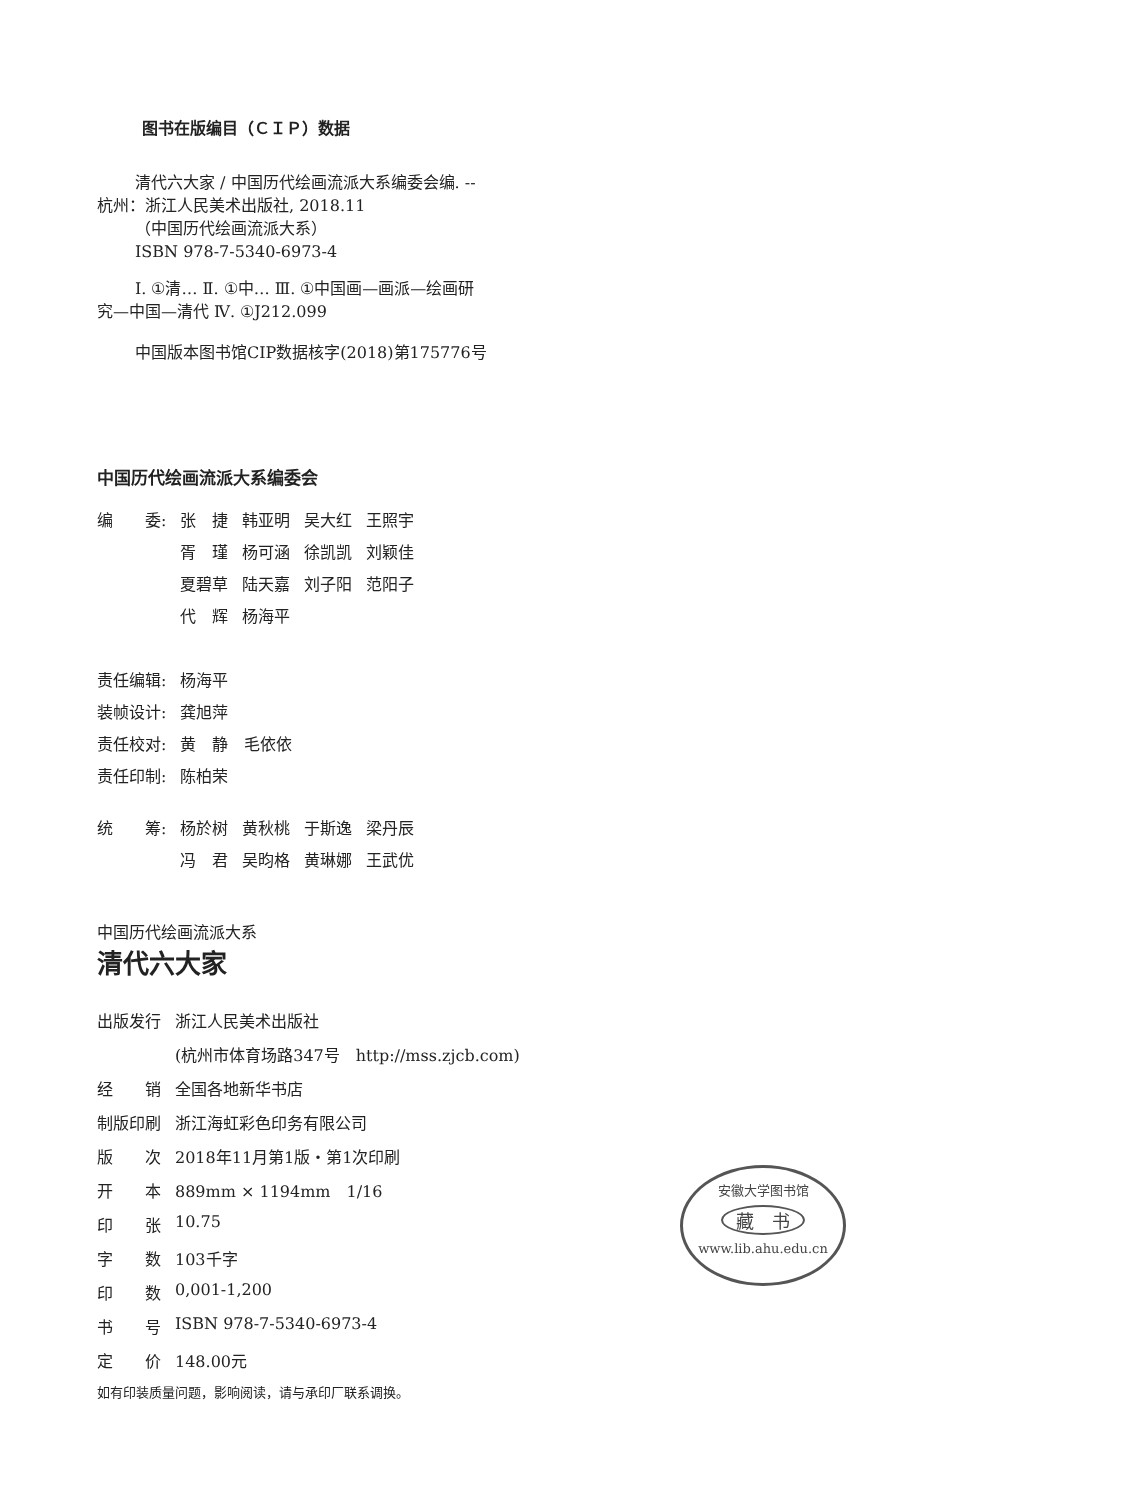图书在版编目（ＣＩＰ）数据
清代六大家 / 中国历代绘画流派大系编委会编. --
杭州：浙江人民美术出版社, 2018.11
（中国历代绘画流派大系）
ISBN 978-7-5340-6973-4
Ⅰ. ①清… Ⅱ. ①中… Ⅲ. ①中国画—画派—绘画研
究—中国—清代 Ⅳ. ①J212.099
中国版本图书馆CIP数据核字(2018)第175776号
中国历代绘画流派大系编委会
| 编 委: | 张 捷 | 韩亚明 | 吴大红 | 王照宇 |
| | 胥 瑾 | 杨可涵 | 徐凯凯 | 刘颖佳 |
| | 夏碧草 | 陆天嘉 | 刘子阳 | 范阳子 |
| | 代 辉 | 杨海平 | | |
| 责任编辑: | 杨海平 |
| 装帧设计: | 龚旭萍 |
| 责任校对: | 黄 静 毛依依 |
| 责任印制: | 陈柏荣 |
| 统 筹: | 杨於树 | 黄秋桃 | 于斯逸 | 梁丹辰 |
| | 冯 君 | 吴昀格 | 黄琳娜 | 王武优 |
中国历代绘画流派大系
清代六大家
| 出版发行 | 浙江人民美术出版社 |
| | (杭州市体育场路347号 http://mss.zjcb.com) |
| 经 销 | 全国各地新华书店 |
| 制版印刷 | 浙江海虹彩色印务有限公司 |
| 版 次 | 2018年11月第1版・第1次印刷 |
| 开 本 | 889mm × 1194mm 1/16 |
| 印 张 | 10.75 |
| 字 数 | 103千字 |
| 印 数 | 0,001-1,200 |
| 书 号 | ISBN 978-7-5340-6973-4 |
| 定 价 | 148.00元 |
如有印装质量问题，影响阅读，请与承印厂联系调换。
安徽大学图书馆
藏　书
www.lib.ahu.edu.cn